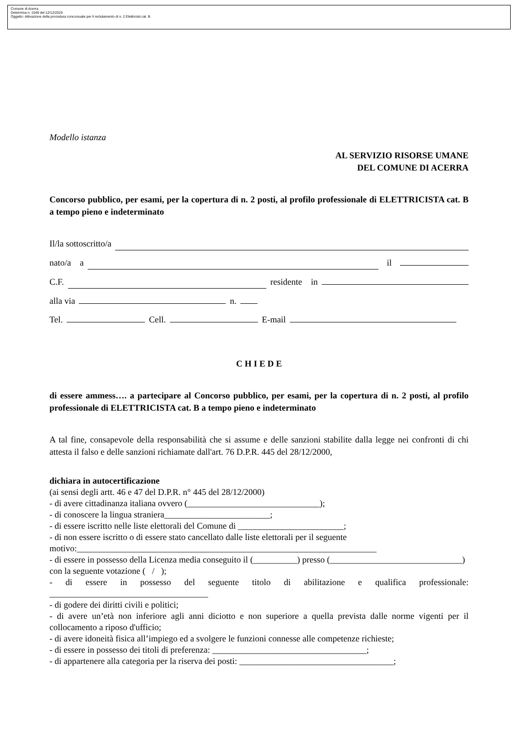Comune di Acerra
Determina n. 1546 del 12/12/2019
Oggetto: Attivazione della procedura concorsuale per il reclutamento di n. 2 Elettricisti cat. B
Modello istanza
AL SERVIZIO RISORSE UMANE
DEL COMUNE DI ACERRA
Concorso pubblico, per esami, per la copertura di n. 2 posti, al profilo professionale di ELETTRICISTA cat. B a tempo pieno e indeterminato
Il/la sottoscritto/a
nato/a a il
C.F. residente in
alla via n.
Tel. Cell. E-mail
C H I E D E
di essere ammess…. a partecipare al Concorso pubblico, per esami, per la copertura di n. 2 posti, al profilo professionale di ELETTRICISTA cat. B a tempo pieno e indeterminato
A tal fine, consapevole della responsabilità che si assume e delle sanzioni stabilite dalla legge nei confronti di chi attesta il falso e delle sanzioni richiamate dall'art. 76 D.P.R. 445 del 28/12/2000,
dichiara in autocertificazione
(ai sensi degli artt. 46 e 47 del D.P.R. n° 445 del 28/12/2000)
- di avere cittadinanza italiana ovvero (______________________________);
- di conoscere la lingua straniera________________________;
- di essere iscritto nelle liste elettorali del Comune di ________________________;
- di non essere iscritto o di essere stato cancellato dalle liste elettorali per il seguente motivo:____________________________________________________________________
- di essere in possesso della Licenza media conseguito il (__________) presso (______________________________) con la seguente votazione ( / );
- di essere in possesso del seguente titolo di abilitazione e qualifica professionale: ____________________________________
- di godere dei diritti civili e politici;
- di avere un’età non inferiore agli anni diciotto e non superiore a quella prevista dalle norme vigenti per il collocamento a riposo d'ufficio;
- di avere idoneità fisica all’impiego ed a svolgere le funzioni connesse alle competenze richieste;
- di essere in possesso dei titoli di preferenza: ___________________________________;
- di appartenere alla categoria per la riserva dei posti: ___________________________________;